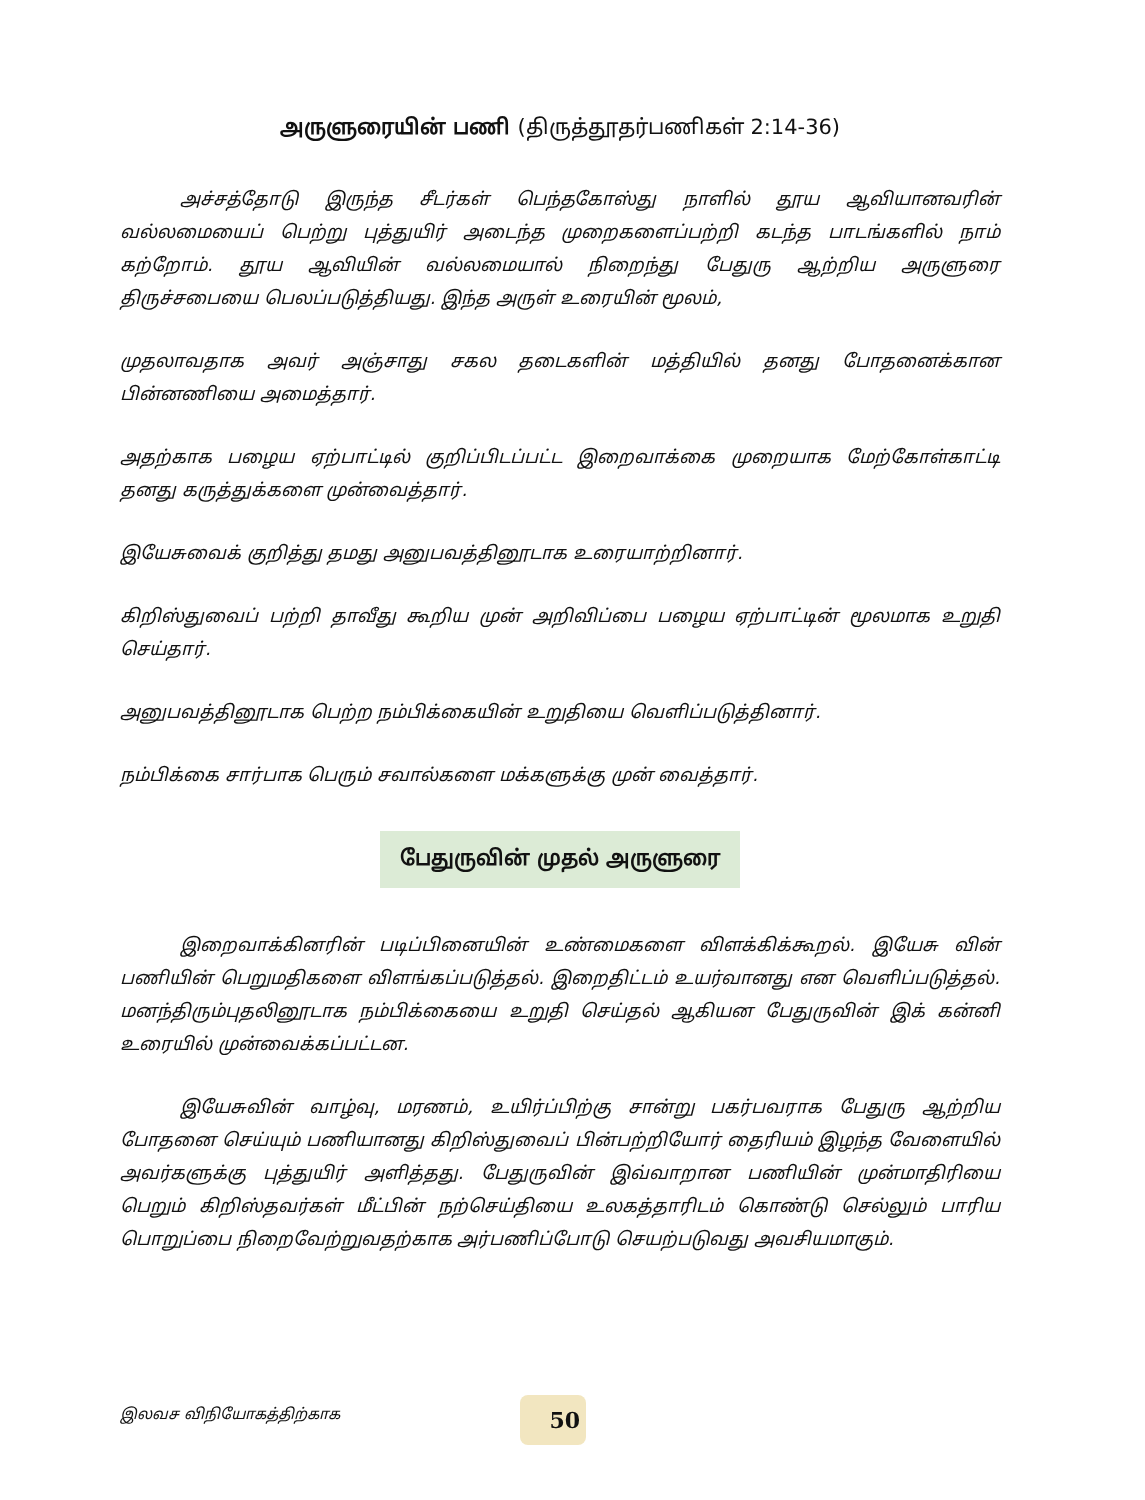அருளுரையின் பணி (திருத்தூதர்பணிகள் 2:14-36)
அச்சத்தோடு இருந்த சீடர்கள் பெந்தகோஸ்து நாளில் தூய ஆவியானவரின் வல்லமையைப் பெற்று புத்துயிர் அடைந்த முறைகளைப்பற்றி கடந்த பாடங்களில் நாம் கற்றோம். தூய ஆவியின் வல்லமையால் நிறைந்து பேதுரு ஆற்றிய அருளுரை திருச்சபையை பெலப்படுத்தியது. இந்த அருள் உரையின் மூலம்,
முதலாவதாக அவர் அஞ்சாது சகல தடைகளின் மத்தியில் தனது போதனைக்கான பின்னணியை அமைத்தார்.
அதற்காக பழைய ஏற்பாட்டில் குறிப்பிடப்பட்ட இறைவாக்கை முறையாக மேற்கோள்காட்டி தனது கருத்துக்களை முன்வைத்தார்.
இயேசுவைக் குறித்து தமது அனுபவத்தினூடாக உரையாற்றினார்.
கிறிஸ்துவைப் பற்றி தாவீது கூறிய முன் அறிவிப்பை பழைய ஏற்பாட்டின் மூலமாக உறுதி செய்தார்.
அனுபவத்தினூடாக பெற்ற நம்பிக்கையின் உறுதியை வெளிப்படுத்தினார்.
நம்பிக்கை சார்பாக பெரும் சவால்களை மக்களுக்கு முன் வைத்தார்.
பேதுருவின் முதல் அருளுரை
இறைவாக்கினரின் படிப்பினையின் உண்மைகளை விளக்கிக்கூறல். இயேசு வின் பணியின் பெறுமதிகளை விளங்கப்படுத்தல். இறைதிட்டம் உயர்வானது என வெளிப்படுத்தல். மனந்திரும்புதலினூடாக நம்பிக்கையை உறுதி செய்தல் ஆகியன பேதுருவின் இக் கன்னி உரையில் முன்வைக்கப்பட்டன.
இயேசுவின் வாழ்வு, மரணம், உயிர்ப்பிற்கு சான்று பகர்பவராக பேதுரு ஆற்றிய போதனை செய்யும் பணியானது கிறிஸ்துவைப் பின்பற்றியோர் தைரியம் இழந்த வேளையில் அவர்களுக்கு புத்துயிர் அளித்தது. பேதுருவின் இவ்வாறான பணியின் முன்மாதிரியை பெறும் கிறிஸ்தவர்கள் மீட்பின் நற்செய்தியை உலகத்தாரிடம் கொண்டு செல்லும் பாரிய பொறுப்பை நிறைவேற்றுவதற்காக அர்பணிப்போடு செயற்படுவது அவசியமாகும்.
இலவச விநியோகத்திற்காக 50